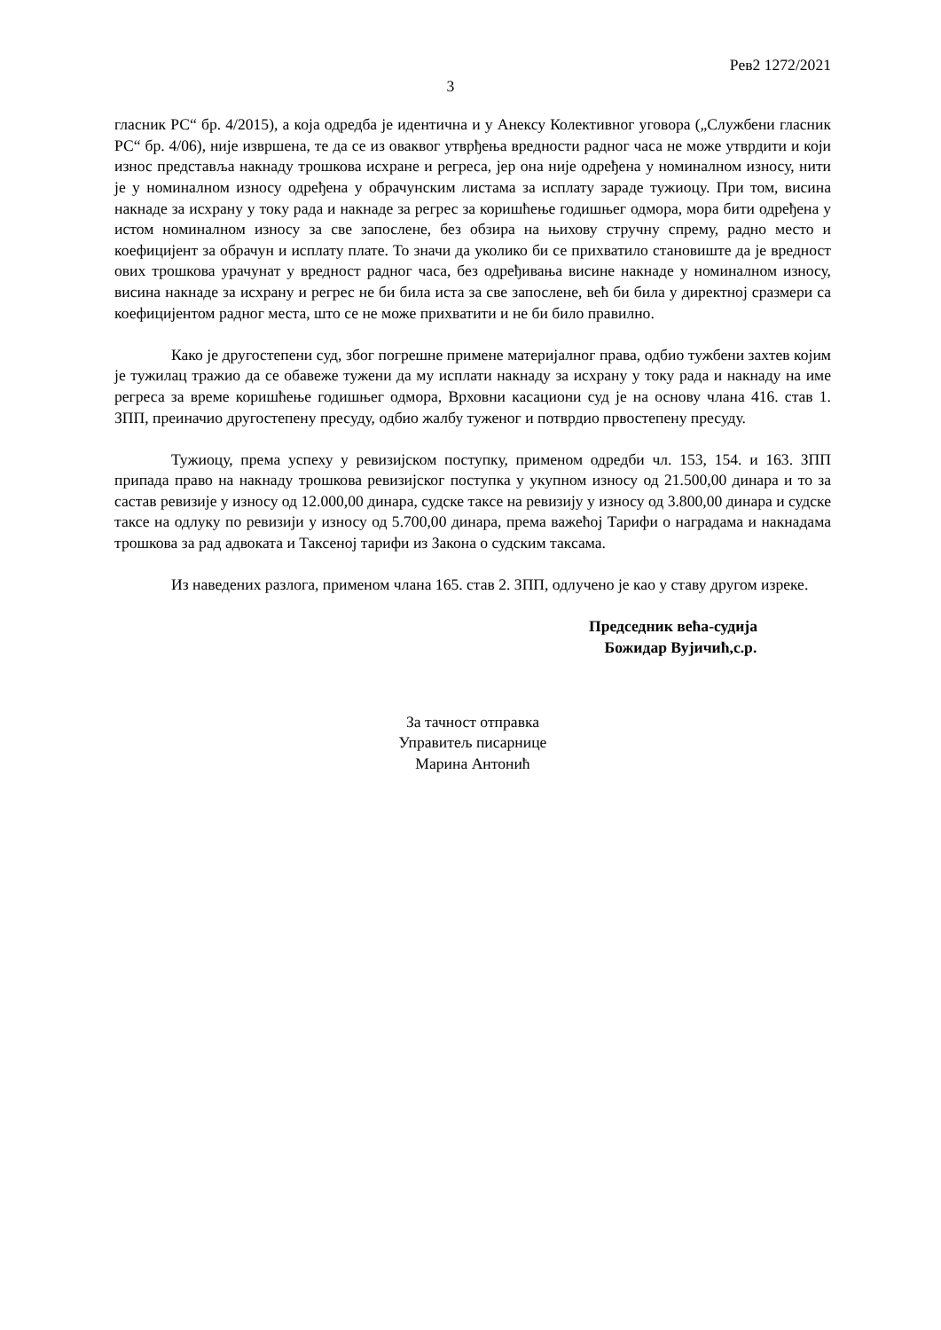Рев2 1272/2021
3
гласник РС“ бр. 4/2015), а која одредба је идентична и у Анексу Колективног уговора („Службени гласник РС“ бр. 4/06), није извршена, те да се из оваквог утврђења вредности радног часа не може утврдити и који износ представља накнаду трошкова исхране и регреса, јер она није одређена у номиналном износу, нити је у номиналном износу одређена у обрачунским листама за исплату зараде тужиоцу. При том, висина накнаде за исхрану у току рада и накнаде за регрес за коришћење годишњег одмора, мора бити одређена у истом номиналном износу за све запослене, без обзира на њихову стручну спрему, радно место и коефицијент за обрачун и исплату плате. То значи да уколико би се прихватило становиште да је вредност ових трошкова урачунат у вредност радног часа, без одређивања висине накнаде у номиналном износу, висина накнаде за исхрану и регрес не би била иста за све запослене, већ би била у директној сразмери са коефицијентом радног места, што се не може прихватити и не би било правилно.
Како је другостепени суд, због погрешне примене материјалног права, одбио тужбени захтев којим је тужилац тражио да се обавеже тужени да му исплати накнаду за исхрану у току рада и накнаду на име регреса за време коришћење годишњег одмора, Врховни касациони суд је на основу члана 416. став 1. ЗПП, преиначио другостепену пресуду, одбио жалбу туженог и потврдио првостепену пресуду.
Тужиоцу, према успеху у ревизијском поступку, применом одредби чл. 153, 154. и 163. ЗПП припада право на накнаду трошкова ревизијског поступка у укупном износу од 21.500,00 динара и то за састав ревизије у износу од 12.000,00 динара, судске таксе на ревизију у износу од 3.800,00 динара и судске таксе на одлуку по ревизији у износу од 5.700,00 динара, према важећој Тарифи о наградама и накнадама трошкова за рад адвоката и Таксеној тарифи из Закона о судским таксама.
Из наведених разлога, применом члана 165. став 2. ЗПП, одлучено је као у ставу другом изреке.
Председник већа-судија
Божидар Вујичић,с.р.
За тачност отправка
Управитељ писарнице
Марина Антонић